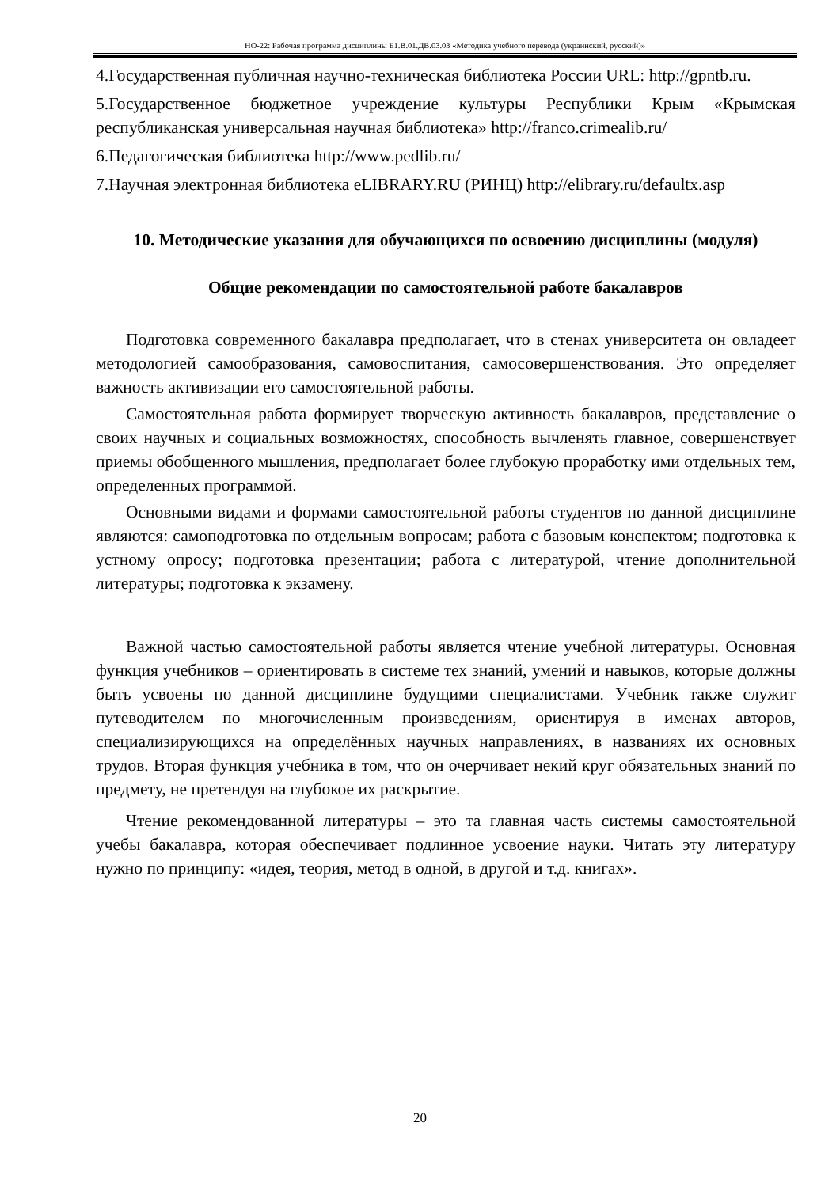НО-22: Рабочая программа дисциплины Б1.В.01.ДВ.03.03 «Методика учебного перевода (украинский, русский)»
4.Государственная публичная научно-техническая библиотека России URL: http://gpntb.ru.
5.Государственное бюджетное учреждение культуры Республики Крым «Крымская республиканская универсальная научная библиотека» http://franco.crimealib.ru/
6.Педагогическая библиотека http://www.pedlib.ru/
7.Научная электронная библиотека eLIBRARY.RU (РИНЦ) http://elibrary.ru/defaultx.asp
10. Методические указания для обучающихся по освоению дисциплины (модуля)
Общие рекомендации по самостоятельной работе бакалавров
Подготовка современного бакалавра предполагает, что в стенах университета он овладеет методологией самообразования, самовоспитания, самосовершенствования. Это определяет важность активизации его самостоятельной работы.
Самостоятельная работа формирует творческую активность бакалавров, представление о своих научных и социальных возможностях, способность вычленять главное, совершенствует приемы обобщенного мышления, предполагает более глубокую проработку ими отдельных тем, определенных программой.
Основными видами и формами самостоятельной работы студентов по данной дисциплине являются: самоподготовка по отдельным вопросам; работа с базовым конспектом; подготовка к устному опросу; подготовка презентации; работа с литературой, чтение дополнительной литературы; подготовка к экзамену.
Важной частью самостоятельной работы является чтение учебной литературы. Основная функция учебников – ориентировать в системе тех знаний, умений и навыков, которые должны быть усвоены по данной дисциплине будущими специалистами. Учебник также служит путеводителем по многочисленным произведениям, ориентируя в именах авторов, специализирующихся на определённых научных направлениях, в названиях их основных трудов. Вторая функция учебника в том, что он очерчивает некий круг обязательных знаний по предмету, не претендуя на глубокое их раскрытие.
Чтение рекомендованной литературы – это та главная часть системы самостоятельной учебы бакалавра, которая обеспечивает подлинное усвоение науки. Читать эту литературу нужно по принципу: «идея, теория, метод в одной, в другой и т.д. книгах».
20